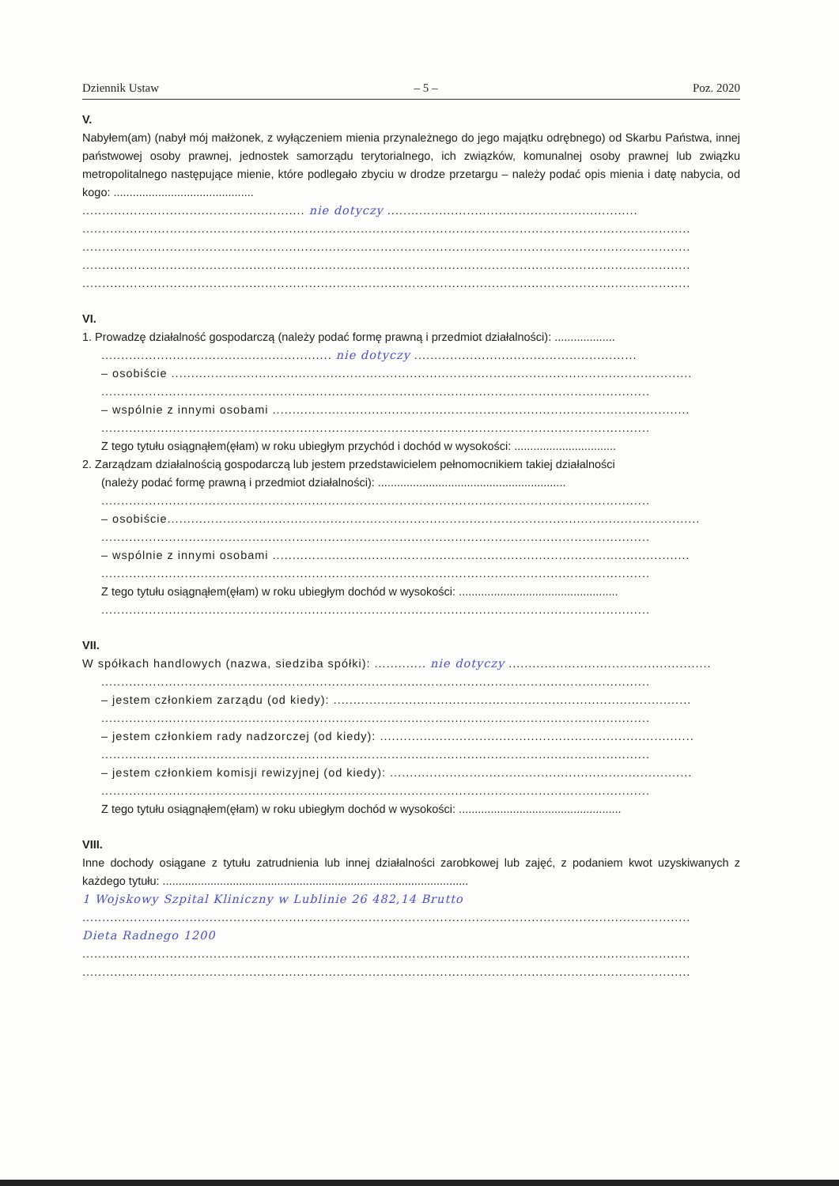Dziennik Ustaw – 5 – Poz. 2020
V.
Nabyłem(am) (nabył mój małżonek, z wyłączeniem mienia przynależnego do jego majątku odrębnego) od Skarbu Państwa, innej państwowej osoby prawnej, jednostek samorządu terytorialnego, ich związków, komunalnej osoby prawnej lub związku metropolitalnego następujące mienie, które podlegało zbyciu w drodze przetargu – należy podać opis mienia i datę nabycia, od kogo: ............................................
........................................................ nie dotyczy ...............................................................
.........................................................................................................................................................
.........................................................................................................................................................
.........................................................................................................................................................
.........................................................................................................................................................
VI.
1. Prowadzę działalność gospodarczą (należy podać formę prawną i przedmiot działalności): ...................
.......................................................... nie dotyczy ........................................................
– osobiście ...................................................................................................................................
..........................................................................................................................................
– wspólnie z innymi osobami .........................................................................................................
..........................................................................................................................................
Z tego tytułu osiągnąłem(ęłam) w roku ubiegłym przychód i dochód w wysokości: ................................
2. Zarządzam działalnością gospodarczą lub jestem przedstawicielem pełnomocnikiem takiej działalności
(należy podać formę prawną i przedmiot działalności): ...........................................................
..........................................................................................................................................
– osobiście......................................................................................................................................
..........................................................................................................................................
– wspólnie z innymi osobami .........................................................................................................
..........................................................................................................................................
Z tego tytułu osiągnąłem(ęłam) w roku ubiegłym dochód w wysokości: ..................................................
..........................................................................................................................................
VII.
W spółkach handlowych (nazwa, siedziba spółki): ............. nie dotyczy ...................................................
..........................................................................................................................................
– jestem członkiem zarządu (od kiedy): ..........................................................................................
..........................................................................................................................................
– jestem członkiem rady nadzorczej (od kiedy): ...............................................................................
..........................................................................................................................................
– jestem członkiem komisji rewizyjnej (od kiedy): ............................................................................
..........................................................................................................................................
Z tego tytułu osiągnąłem(ęłam) w roku ubiegłym dochód w wysokości: ...................................................
VIII.
Inne dochody osiągane z tytułu zatrudnienia lub innej działalności zarobkowej lub zajęć, z podaniem kwot uzyskiwanych z każdego tytułu: ................................................................................................
1 Wojskowy Szpital Kliniczny w Lublinie 26 482,14 Brutto
.........................................................................................................................................................
Dieta Radnego 1200
.........................................................................................................................................................
.........................................................................................................................................................